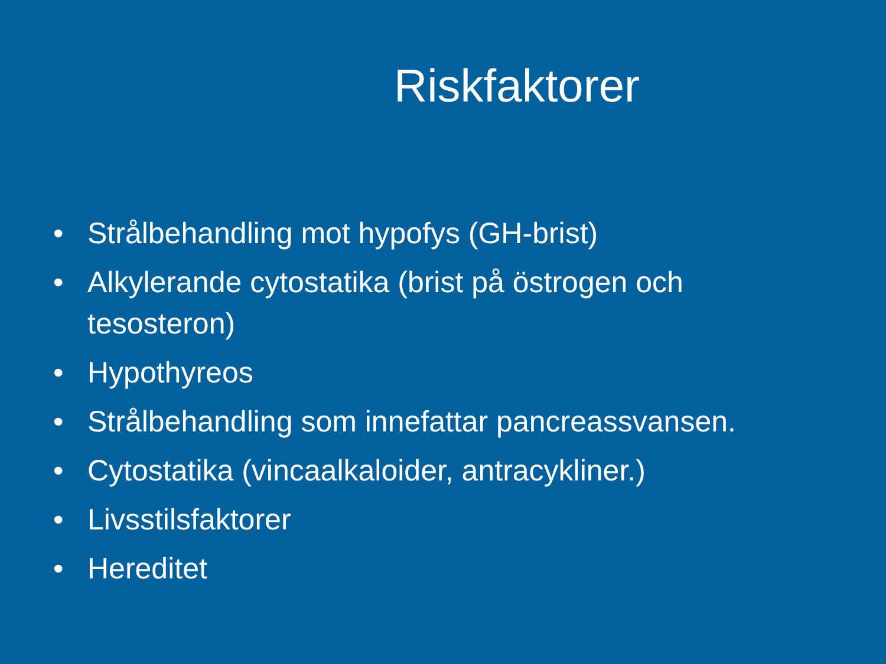Riskfaktorer
• Strålbehandling mot hypofys (GH-brist)
• Alkylerande cytostatika (brist på östrogen och tesosteron)
• Hypothyreos
• Strålbehandling som innefattar pancreassvansen.
• Cytostatika (vincaalkaloider, antracykliner.)
• Livsstilsfaktorer
• Hereditet